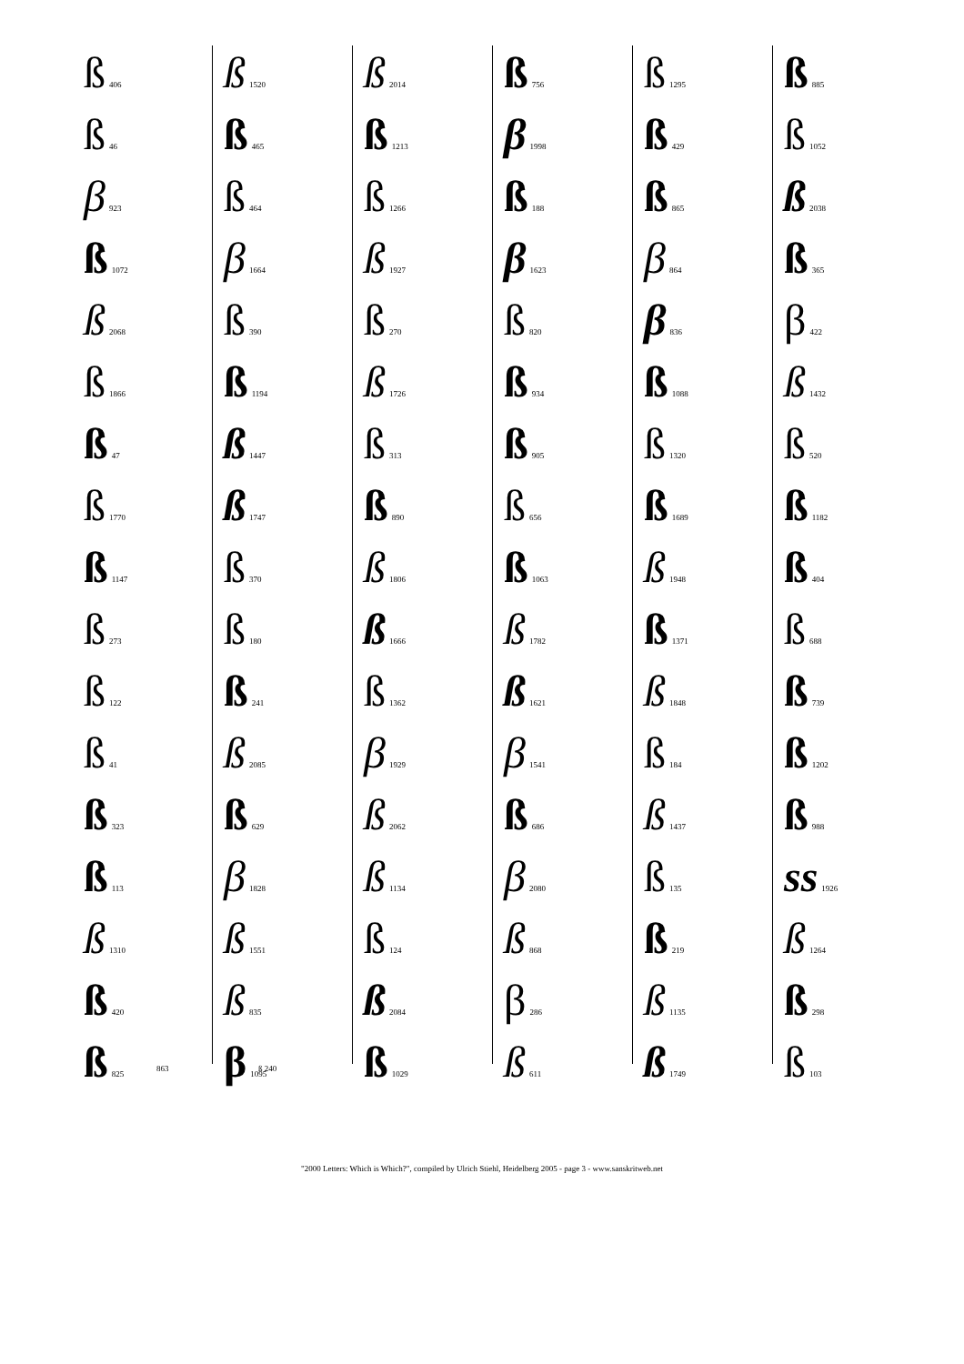ß 406
ß 46
β 923
ß 1072
ß 2068
ß 1866
ß 47
ß 1770
ß 1147
ß 273
ß 122
ß 41
ß 323
ß 113
ß 1310
ß 420
ß 825
ß 1520
ß 465
ß 464
β 1664
ß 390
ß 1194
ß 1447
ß 1747
ß 370
ß 180
ß 241
ß 2085
ß 629
β 1828
ß 1551
ß 835
β 1095
ß 2014
ß 1213
ß 1266
ß 1927
ß 270
ß 1726
ß 313
ß 890
ß 1806
ß 1666
ß 1362
β 1929
ß 2062
ß 1134
ß 124
ß 2084
ß 1029
ß 756
β 1998
ß 188
β 1623
ß 820
ß 934
ß 905
ß 656
ß 1063
ß 1782
ß 1621
β 1541
ß 686
β 2080
ß 868
β 286
ß 611
ß 1295
ß 429
ß 865
β 864
β 836
ß 1088
ß 1320
ß 1689
ß 1948
ß 1371
ß 1848
ß 184
ß 1437
ß 135
ß 219
ß 1135
ß 1749
ß 885
ß 1052
ß 2038
ß 365
β 422
ß 1432
ß 520
ß 1182
ß 404
ß 688
ß 739
ß 1202
ß 988
ss 1926
ß 1264
ß 298
ß 103
863 ß 240
"2000 Letters: Which is Which?", compiled by Ulrich Stiehl, Heidelberg 2005 - page 3 - www.sanskritweb.net